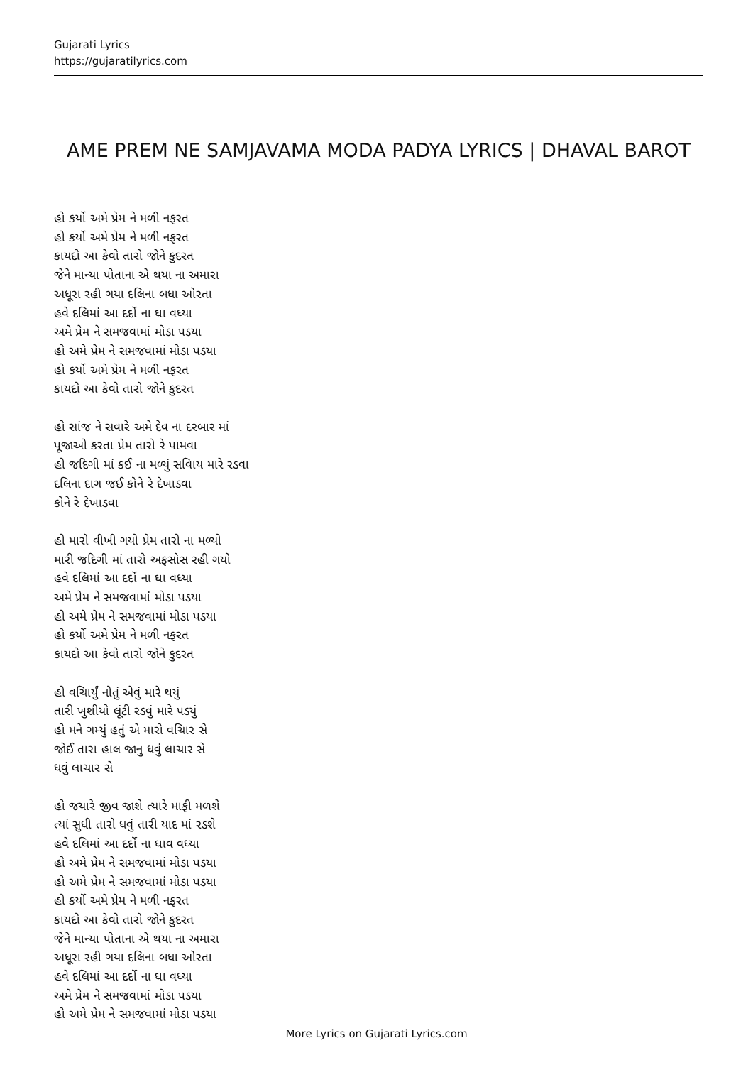Gujarati Lyrics
https://gujaratilyrics.com
AME PREM NE SAMJAVAMA MODA PADYA LYRICS | DHAVAL BAROT
હો કર્યો અમે પ્રેમ ને મળી નફરત
હો કર્યો અમે પ્રેમ ને મળી નફરત
કાયદો આ કેવો તારો જોને કુદરત
જેને માન્યા પોતાના એ થયા ના અમારા
અધૂરા રહી ગયા દલિના બધા ઓરતા
હવે દલિમાં આ દર્દો ના ઘા વધ્યા
અમે પ્રેમ ને સમજવામાં મોડા પડયા
હો અમે પ્રેમ ને સમજવામાં મોડા પડયા
હો કર્યો અમે પ્રેમ ને મળી નફરત
કાયદો આ કેવો તારો જોને કુદરત
હો સાંજ ને સવારે અમે દેવ ના દરબાર માં
પૂજાઓ કરતા પ્રેમ તારો રે પામવા
હો જદિગી માં કઈ ના મળ્યું સવિાય મારે રડવા
દલિના દાગ જઈ કોને રે દેખાડવા
કોને રે દેખાડવા
હો મારો વીખી ગયો પ્રેમ તારો ના મળ્યો
મારી જદિગી માં તારો અફસોસ રહી ગયો
હવે દલિમાં આ દર્દો ના ઘા વધ્યા
અમે પ્રેમ ને સમજવામાં મોડા પડયા
હો અમે પ્રેમ ને સમજવામાં મોડા પડયા
હો કર્યો અમે પ્રેમ ને મળી નફરત
કાયદો આ કેવો તારો જોને કુદરત
હો વચિાર્યું નોતું એવું મારે થયું
તારી ખુશીયો લૂંટી રડવું મારે પડયું
હો મને ગમ્યું હતું એ મારો વચિાર સે
જોઈ તારા હાલ જાનુ ધવું લાચાર સે
ધવું લાચાર સે
હો જયારે જીવ જાશે ત્યારે માફી મળશે
ત્યાં સુધી તારો ધવું તારી યાદ માં રડશે
હવે દલિમાં આ દર્દો ના ઘાવ વધ્યા
હો અમે પ્રેમ ને સમજવામાં મોડા પડયા
હો અમે પ્રેમ ને સમજવામાં મોડા પડયા
હો કર્યો અમે પ્રેમ ને મળી નફરત
કાયદો આ કેવો તારો જોને કુદરત
જેને માન્યા પોતાના એ થયા ના અમારા
અધૂરા રહી ગયા દલિના બધા ઓરતા
હવે દલિમાં આ દર્દો ના ઘા વધ્યા
અમે પ્રેમ ને સમજવામાં મોડા પડયા
હો અમે પ્રેમ ને સમજવામાં મોડા પડયા
More Lyrics on Gujarati Lyrics.com